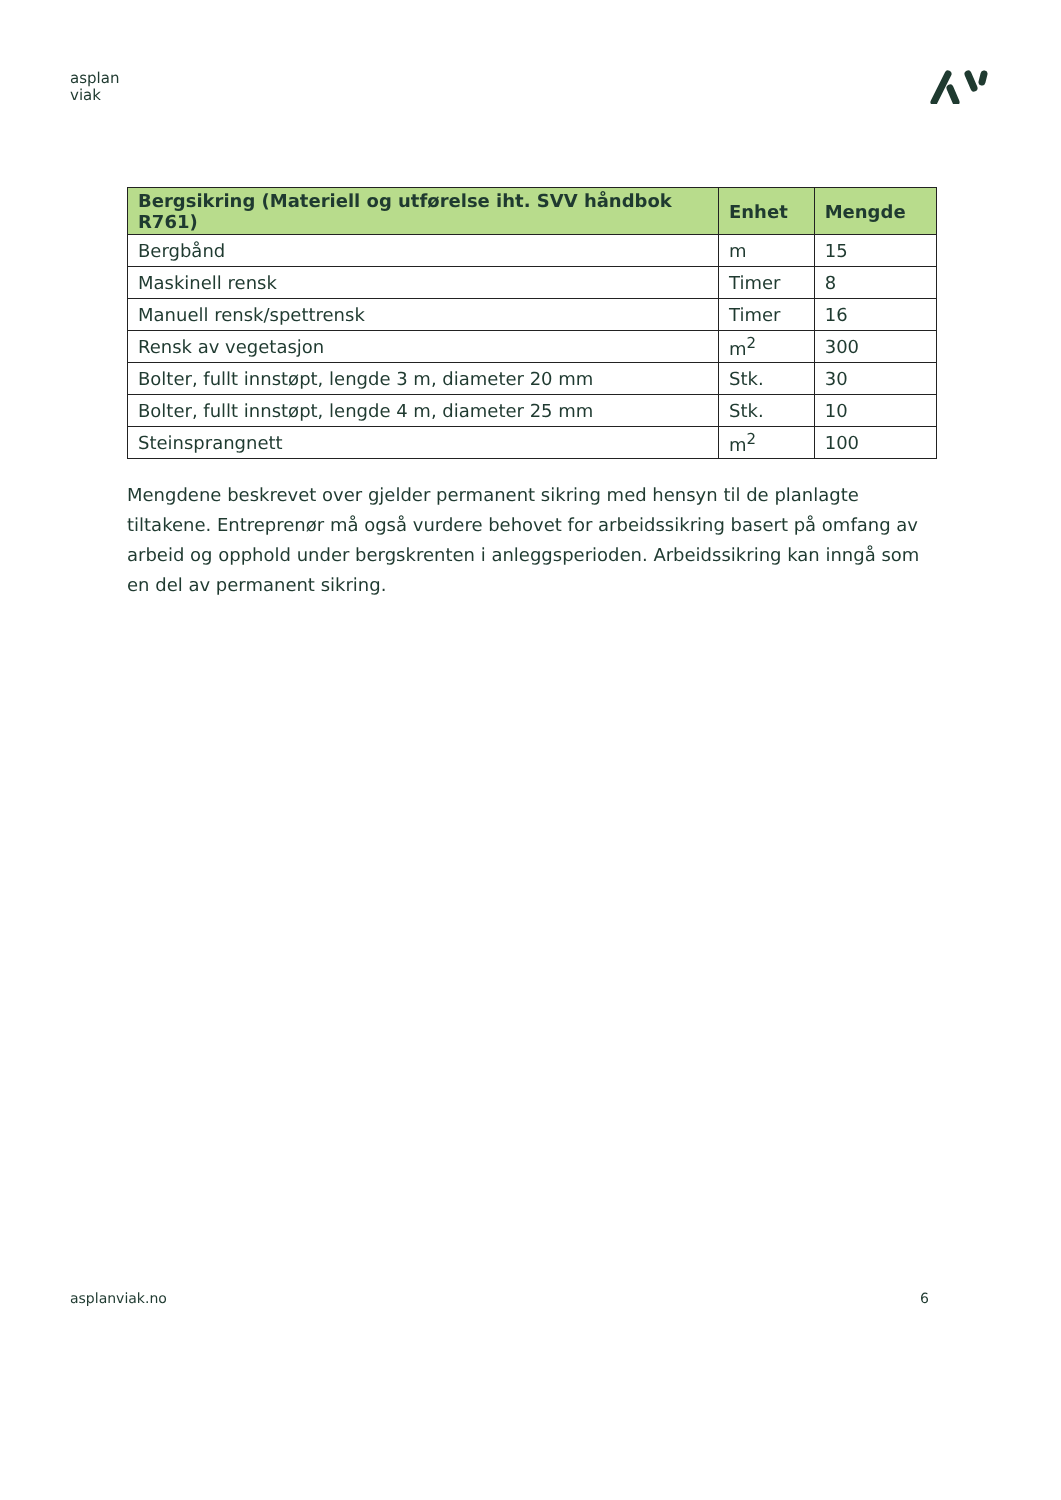asplan
viak
| Bergsikring (Materiell og utførelse iht. SVV håndbok R761) | Enhet | Mengde |
| --- | --- | --- |
| Bergbånd | m | 15 |
| Maskinell rensk | Timer | 8 |
| Manuell rensk/spettrensk | Timer | 16 |
| Rensk av vegetasjon | m<sup>2</sup> | 300 |
| Bolter, fullt innstøpt, lengde 3 m, diameter 20 mm | Stk. | 30 |
| Bolter, fullt innstøpt, lengde 4 m, diameter 25 mm | Stk. | 10 |
| Steinsprangnett | m<sup>2</sup> | 100 |
Mengdene beskrevet over gjelder permanent sikring med hensyn til de planlagte tiltakene. Entreprenør må også vurdere behovet for arbeidssikring basert på omfang av arbeid og opphold under bergskrenten i anleggsperioden. Arbeidssikring kan inngå som en del av permanent sikring.
asplanviak.no 6